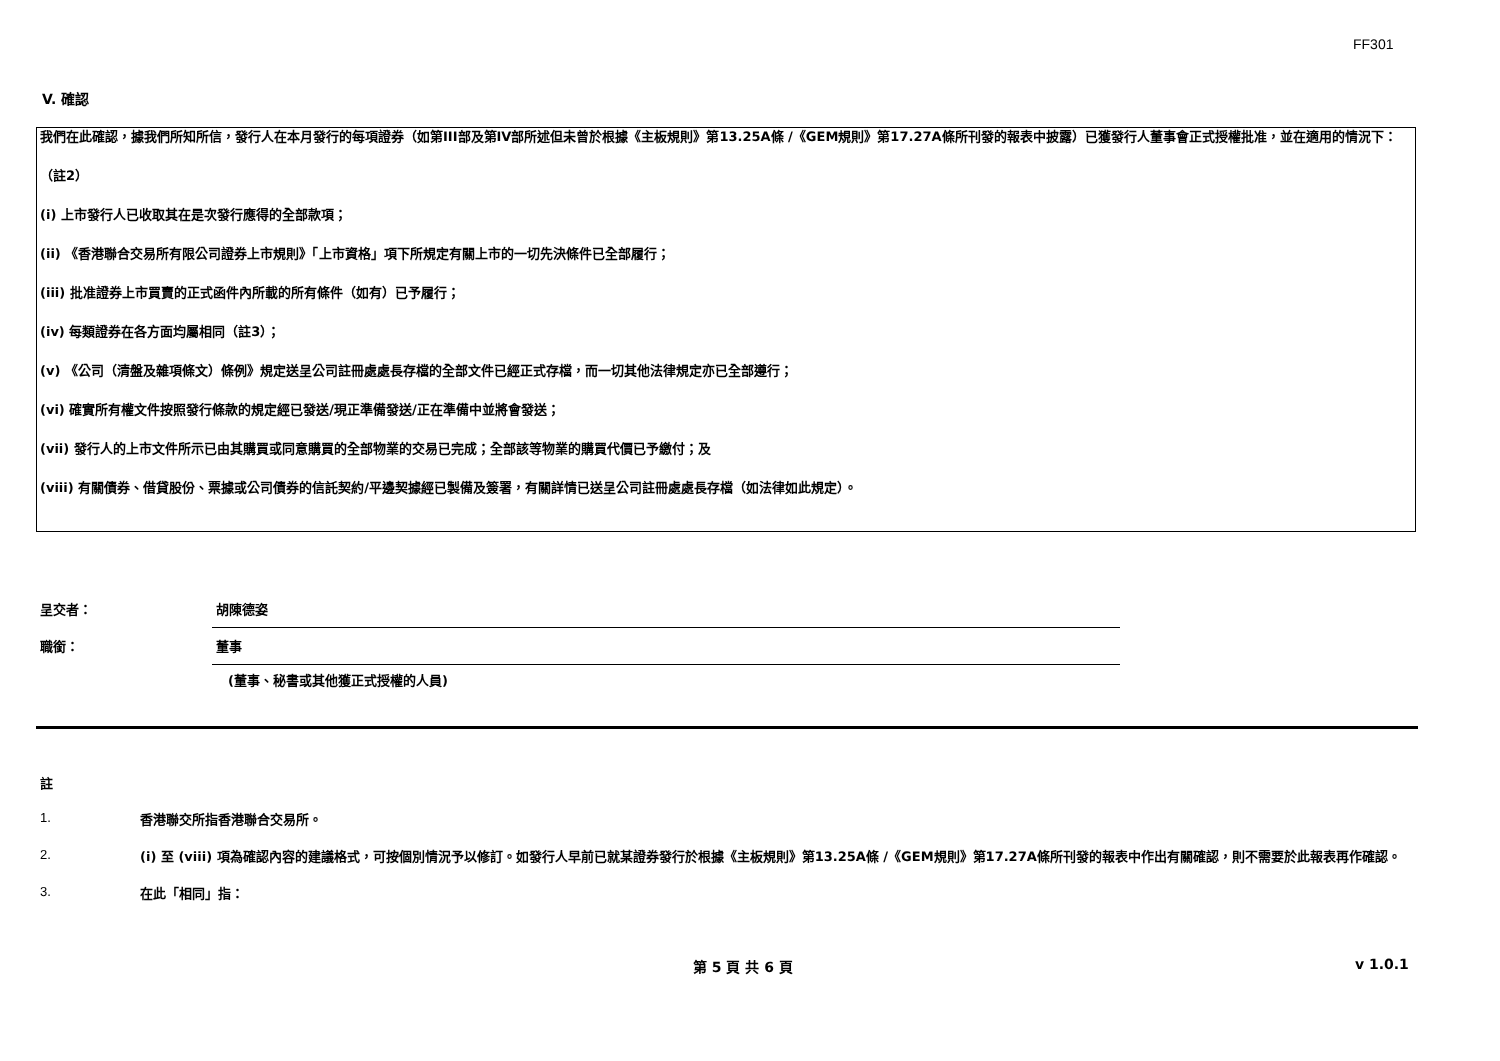FF301
V. 確認
我們在此確認，據我們所知所信，發行人在本月發行的每項證券（如第III部及第IV部所述但未曾於根據《主板規則》第13.25A條 /《GEM規則》第17.27A條所刊發的報表中披露）已獲發行人董事會正式授權批准，並在適用的情況下：
（註2）
(i) 上市發行人已收取其在是次發行應得的全部款項；
(ii) 《香港聯合交易所有限公司證券上市規則》「上市資格」項下所規定有關上市的一切先決條件已全部履行；
(iii) 批准證券上市買賣的正式函件內所載的所有條件（如有）已予履行；
(iv) 每類證券在各方面均屬相同（註3）；
(v) 《公司（清盤及雜項條文）條例》規定送呈公司註冊處處長存檔的全部文件已經正式存檔，而一切其他法律規定亦已全部遵行；
(vi) 確實所有權文件按照發行條款的規定經已發送/現正準備發送/正在準備中並將會發送；
(vii) 發行人的上市文件所示已由其購買或同意購買的全部物業的交易已完成；全部該等物業的購買代價已予繳付；及
(viii) 有關債券、借貸股份、票據或公司債券的信託契約/平邊契據經已製備及簽署，有關詳情已送呈公司註冊處處長存檔（如法律如此規定）。
呈交者：
胡陳德姿
職銜：
董事
(董事、秘書或其他獲正式授權的人員)
註
1.
香港聯交所指香港聯合交易所。
2.
(i) 至 (viii) 項為確認內容的建議格式，可按個別情況予以修訂。如發行人早前已就某證券發行於根據《主板規則》第13.25A條 /《GEM規則》第17.27A條所刊發的報表中作出有關確認，則不需要於此報表再作確認。
3.
在此「相同」指：
第 5 頁 共 6 頁 v 1.0.1